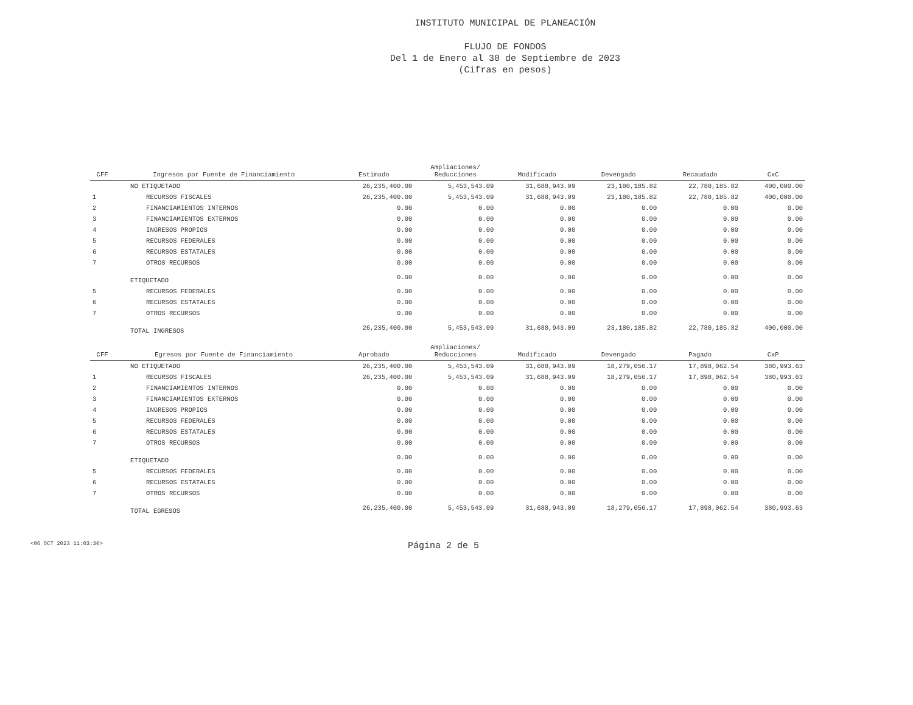INSTITUTO MUNICIPAL DE PLANEACIÓN
FLUJO DE FONDOS
Del 1 de Enero al 30 de Septiembre de 2023
(Cifras en pesos)
| CFF | Ingresos por Fuente de Financiamiento | Estimado | Ampliaciones/ Reducciones | Modificado | Devengado | Recaudado | CxC |
| --- | --- | --- | --- | --- | --- | --- | --- |
| | NO ETIQUETADO | 26,235,400.00 | 5,453,543.09 | 31,688,943.09 | 23,180,185.82 | 22,780,185.82 | 400,000.00 |
| 1 | RECURSOS FISCALES | 26,235,400.00 | 5,453,543.09 | 31,688,943.09 | 23,180,185.82 | 22,780,185.82 | 400,000.00 |
| 2 | FINANCIAMIENTOS INTERNOS | 0.00 | 0.00 | 0.00 | 0.00 | 0.00 | 0.00 |
| 3 | FINANCIAMIENTOS EXTERNOS | 0.00 | 0.00 | 0.00 | 0.00 | 0.00 | 0.00 |
| 4 | INGRESOS PROPIOS | 0.00 | 0.00 | 0.00 | 0.00 | 0.00 | 0.00 |
| 5 | RECURSOS FEDERALES | 0.00 | 0.00 | 0.00 | 0.00 | 0.00 | 0.00 |
| 6 | RECURSOS ESTATALES | 0.00 | 0.00 | 0.00 | 0.00 | 0.00 | 0.00 |
| 7 | OTROS RECURSOS | 0.00 | 0.00 | 0.00 | 0.00 | 0.00 | 0.00 |
| | ETIQUETADO | 0.00 | 0.00 | 0.00 | 0.00 | 0.00 | 0.00 |
| 5 | RECURSOS FEDERALES | 0.00 | 0.00 | 0.00 | 0.00 | 0.00 | 0.00 |
| 6 | RECURSOS ESTATALES | 0.00 | 0.00 | 0.00 | 0.00 | 0.00 | 0.00 |
| 7 | OTROS RECURSOS | 0.00 | 0.00 | 0.00 | 0.00 | 0.00 | 0.00 |
| | TOTAL INGRESOS | 26,235,400.00 | 5,453,543.09 | 31,688,943.09 | 23,180,185.82 | 22,780,185.82 | 400,000.00 |
| CFF | Egresos por Fuente de Financiamiento | Aprobado | Ampliaciones/ Reducciones | Modificado | Devengado | Pagado | CxP |
| | NO ETIQUETADO | 26,235,400.00 | 5,453,543.09 | 31,688,943.09 | 18,279,056.17 | 17,898,062.54 | 380,993.63 |
| 1 | RECURSOS FISCALES | 26,235,400.00 | 5,453,543.09 | 31,688,943.09 | 18,279,056.17 | 17,898,062.54 | 380,993.63 |
| 2 | FINANCIAMIENTOS INTERNOS | 0.00 | 0.00 | 0.00 | 0.00 | 0.00 | 0.00 |
| 3 | FINANCIAMIENTOS EXTERNOS | 0.00 | 0.00 | 0.00 | 0.00 | 0.00 | 0.00 |
| 4 | INGRESOS PROPIOS | 0.00 | 0.00 | 0.00 | 0.00 | 0.00 | 0.00 |
| 5 | RECURSOS FEDERALES | 0.00 | 0.00 | 0.00 | 0.00 | 0.00 | 0.00 |
| 6 | RECURSOS ESTATALES | 0.00 | 0.00 | 0.00 | 0.00 | 0.00 | 0.00 |
| 7 | OTROS RECURSOS | 0.00 | 0.00 | 0.00 | 0.00 | 0.00 | 0.00 |
| | ETIQUETADO | 0.00 | 0.00 | 0.00 | 0.00 | 0.00 | 0.00 |
| 5 | RECURSOS FEDERALES | 0.00 | 0.00 | 0.00 | 0.00 | 0.00 | 0.00 |
| 6 | RECURSOS ESTATALES | 0.00 | 0.00 | 0.00 | 0.00 | 0.00 | 0.00 |
| 7 | OTROS RECURSOS | 0.00 | 0.00 | 0.00 | 0.00 | 0.00 | 0.00 |
| | TOTAL EGRESOS | 26,235,400.00 | 5,453,543.09 | 31,688,943.09 | 18,279,056.17 | 17,898,062.54 | 380,993.63 |
<06 OCT 2023 11:03:30> Página 2 de 5